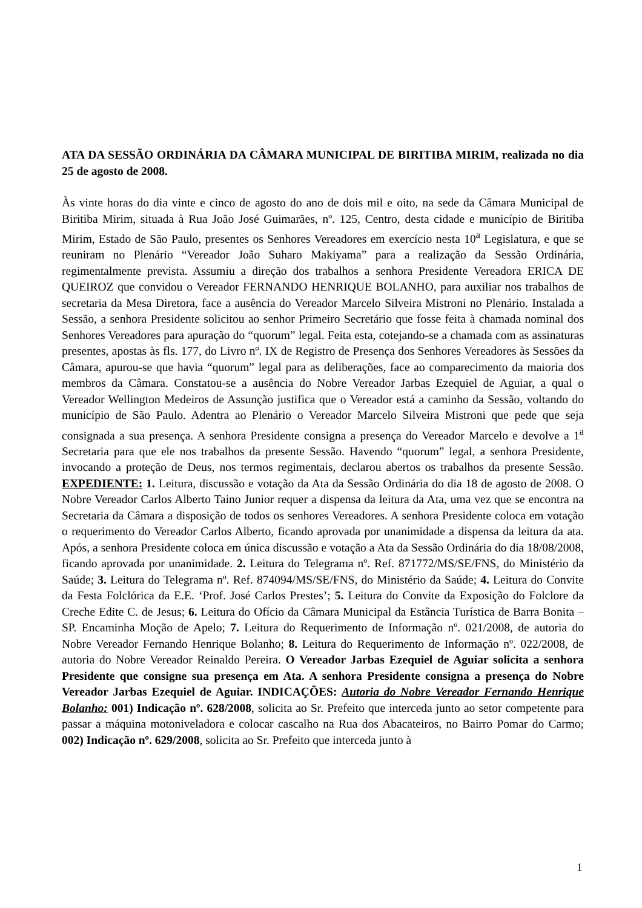ATA DA SESSÃO ORDINÁRIA DA CÂMARA MUNICIPAL DE BIRITIBA MIRIM, realizada no dia 25 de agosto de 2008.
Às vinte horas do dia vinte e cinco de agosto do ano de dois mil e oito, na sede da Câmara Municipal de Biritiba Mirim, situada à Rua João José Guimarães, nº. 125, Centro, desta cidade e município de Biritiba Mirim, Estado de São Paulo, presentes os Senhores Vereadores em exercício nesta 10<sup>a</sup> Legislatura, e que se reuniram no Plenário “Vereador João Suharo Makiyama” para a realização da Sessão Ordinária, regimentalmente prevista. Assumiu a direção dos trabalhos a senhora Presidente Vereadora ERICA DE QUEIROZ que convidou o Vereador FERNANDO HENRIQUE BOLANHO, para auxiliar nos trabalhos de secretaria da Mesa Diretora, face a ausência do Vereador Marcelo Silveira Mistroni no Plenário. Instalada a Sessão, a senhora Presidente solicitou ao senhor Primeiro Secretário que fosse feita à chamada nominal dos Senhores Vereadores para apuração do “quorum” legal. Feita esta, cotejando-se a chamada com as assinaturas presentes, apostas às fls. 177, do Livro nº. IX de Registro de Presença dos Senhores Vereadores às Sessões da Câmara, apurou-se que havia “quorum” legal para as deliberações, face ao comparecimento da maioria dos membros da Câmara. Constatou-se a ausência do Nobre Vereador Jarbas Ezequiel de Aguiar, a qual o Vereador Wellington Medeiros de Assunção justifica que o Vereador está a caminho da Sessão, voltando do município de São Paulo. Adentra ao Plenário o Vereador Marcelo Silveira Mistroni que pede que seja consignada a sua presença. A senhora Presidente consigna a presença do Vereador Marcelo e devolve a 1<sup>a</sup> Secretaria para que ele nos trabalhos da presente Sessão. Havendo “quorum” legal, a senhora Presidente, invocando a proteção de Deus, nos termos regimentais, declarou abertos os trabalhos da presente Sessão. EXPEDIENTE: 1. Leitura, discussão e votação da Ata da Sessão Ordinária do dia 18 de agosto de 2008. O Nobre Vereador Carlos Alberto Taino Junior requer a dispensa da leitura da Ata, uma vez que se encontra na Secretaria da Câmara a disposição de todos os senhores Vereadores. A senhora Presidente coloca em votação o requerimento do Vereador Carlos Alberto, ficando aprovada por unanimidade a dispensa da leitura da ata. Após, a senhora Presidente coloca em única discussão e votação a Ata da Sessão Ordinária do dia 18/08/2008, ficando aprovada por unanimidade. 2. Leitura do Telegrama nº. Ref. 871772/MS/SE/FNS, do Ministério da Saúde; 3. Leitura do Telegrama nº. Ref. 874094/MS/SE/FNS, do Ministério da Saúde; 4. Leitura do Convite da Festa Folclórica da E.E. ‘Prof. José Carlos Prestes’; 5. Leitura do Convite da Exposição do Folclore da Creche Edite C. de Jesus; 6. Leitura do Ofício da Câmara Municipal da Estância Turística de Barra Bonita – SP. Encaminha Moção de Apelo; 7. Leitura do Requerimento de Informação nº. 021/2008, de autoria do Nobre Vereador Fernando Henrique Bolanho; 8. Leitura do Requerimento de Informação nº. 022/2008, de autoria do Nobre Vereador Reinaldo Pereira. O Vereador Jarbas Ezequiel de Aguiar solicita a senhora Presidente que consigne sua presença em Ata. A senhora Presidente consigna a presença do Nobre Vereador Jarbas Ezequiel de Aguiar. INDICAÇÕES: Autoria do Nobre Vereador Fernando Henrique Bolanho: 001) Indicação nº. 628/2008, solicita ao Sr. Prefeito que interceda junto ao setor competente para passar a máquina motoniveladora e colocar cascalho na Rua dos Abacateiros, no Bairro Pomar do Carmo; 002) Indicação nº. 629/2008, solicita ao Sr. Prefeito que interceda junto à
1